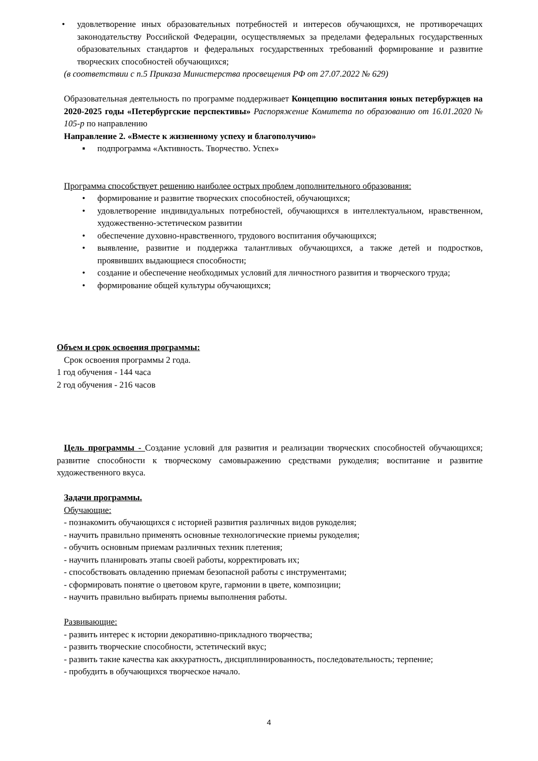• удовлетворение иных образовательных потребностей и интересов обучающихся, не противоречащих законодательству Российской Федерации, осуществляемых за пределами федеральных государственных образовательных стандартов и федеральных государственных требований формирование и развитие творческих способностей обучающихся;
(в соответствии с п.5 Приказа Министерства просвещения РФ от 27.07.2022 № 629)
Образовательная деятельность по программе поддерживает Концепцию воспитания юных петербуржцев на 2020-2025 годы «Петербургские перспективы» Распоряжение Комитета по образованию от 16.01.2020 № 105-р по направлению
Направление 2. «Вместе к жизненному успеху и благополучию»
▪ подпрограмма «Активность. Творчество. Успех»
Программа способствует решению наиболее острых проблем дополнительного образования:
• формирование и развитие творческих способностей, обучающихся;
• удовлетворение индивидуальных потребностей, обучающихся в интеллектуальном, нравственном, художественно-эстетическом развитии
• обеспечение духовно-нравственного, трудового воспитания обучающихся;
• выявление, развитие и поддержка талантливых обучающихся, а также детей и подростков, проявивших выдающиеся способности;
• создание и обеспечение необходимых условий для личностного развития и творческого труда;
• формирование общей культуры обучающихся;
Объем и срок освоения программы:
Срок освоения программы 2 года.
1 год обучения - 144 часа
2 год обучения - 216 часов
Цель программы - Создание условий для развития и реализации творческих способностей обучающихся; развитие способности к творческому самовыражению средствами рукоделия; воспитание и развитие художественного вкуса.
Задачи программы.
Обучающие:
- познакомить обучающихся с историей развития различных видов рукоделия;
- научить правильно применять основные технологические приемы рукоделия;
- обучить основным приемам различных техник плетения;
- научить планировать этапы своей работы, корректировать их;
- способствовать овладению приемам безопасной работы с инструментами;
- сформировать понятие о цветовом круге, гармонии в цвете, композиции;
- научить правильно выбирать приемы выполнения работы.
Развивающие:
- развить интерес к истории декоративно-прикладного творчества;
- развить творческие способности, эстетический вкус;
- развить такие качества как аккуратность, дисциплинированность, последовательность; терпение;
- пробудить в обучающихся творческое начало.
4